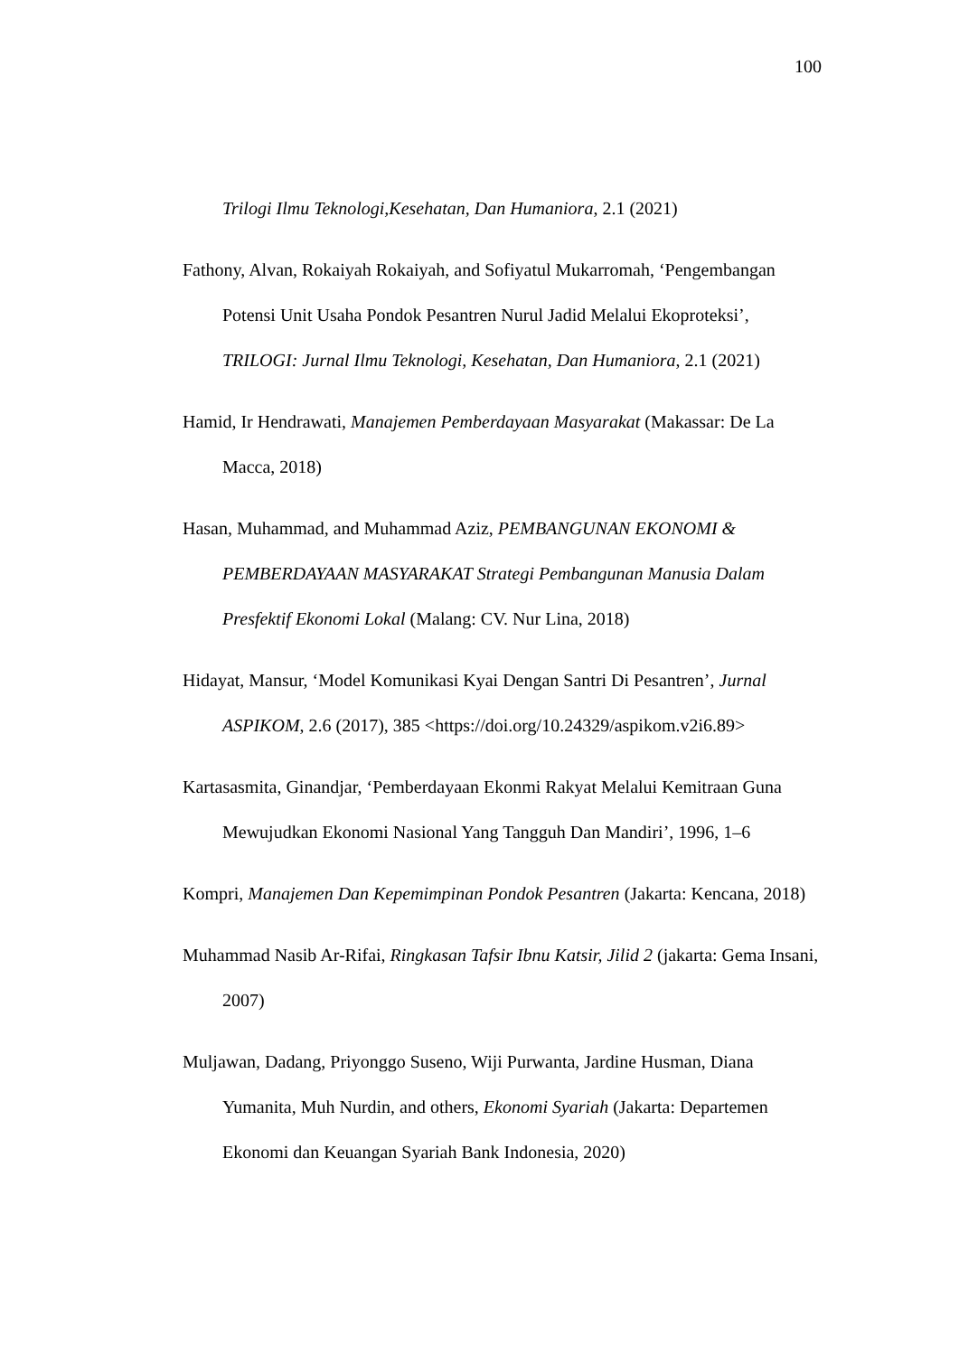100
Trilogi Ilmu Teknologi,Kesehatan, Dan Humaniora, 2.1 (2021)
Fathony, Alvan, Rokaiyah Rokaiyah, and Sofiyatul Mukarromah, ‘Pengembangan Potensi Unit Usaha Pondok Pesantren Nurul Jadid Melalui Ekoproteksi’, TRILOGI: Jurnal Ilmu Teknologi, Kesehatan, Dan Humaniora, 2.1 (2021)
Hamid, Ir Hendrawati, Manajemen Pemberdayaan Masyarakat (Makassar: De La Macca, 2018)
Hasan, Muhammad, and Muhammad Aziz, PEMBANGUNAN EKONOMI & PEMBERDAYAAN MASYARAKAT Strategi Pembangunan Manusia Dalam Presfektif Ekonomi Lokal (Malang: CV. Nur Lina, 2018)
Hidayat, Mansur, ‘Model Komunikasi Kyai Dengan Santri Di Pesantren’, Jurnal ASPIKOM, 2.6 (2017), 385 <https://doi.org/10.24329/aspikom.v2i6.89>
Kartasasmita, Ginandjar, ‘Pemberdayaan Ekonmi Rakyat Melalui Kemitraan Guna Mewujudkan Ekonomi Nasional Yang Tangguh Dan Mandiri’, 1996, 1–6
Kompri, Manajemen Dan Kepemimpinan Pondok Pesantren (Jakarta: Kencana, 2018)
Muhammad Nasib Ar-Rifai, Ringkasan Tafsir Ibnu Katsir, Jilid 2 (jakarta: Gema Insani, 2007)
Muljawan, Dadang, Priyonggo Suseno, Wiji Purwanta, Jardine Husman, Diana Yumanita, Muh Nurdin, and others, Ekonomi Syariah (Jakarta: Departemen Ekonomi dan Keuangan Syariah Bank Indonesia, 2020)